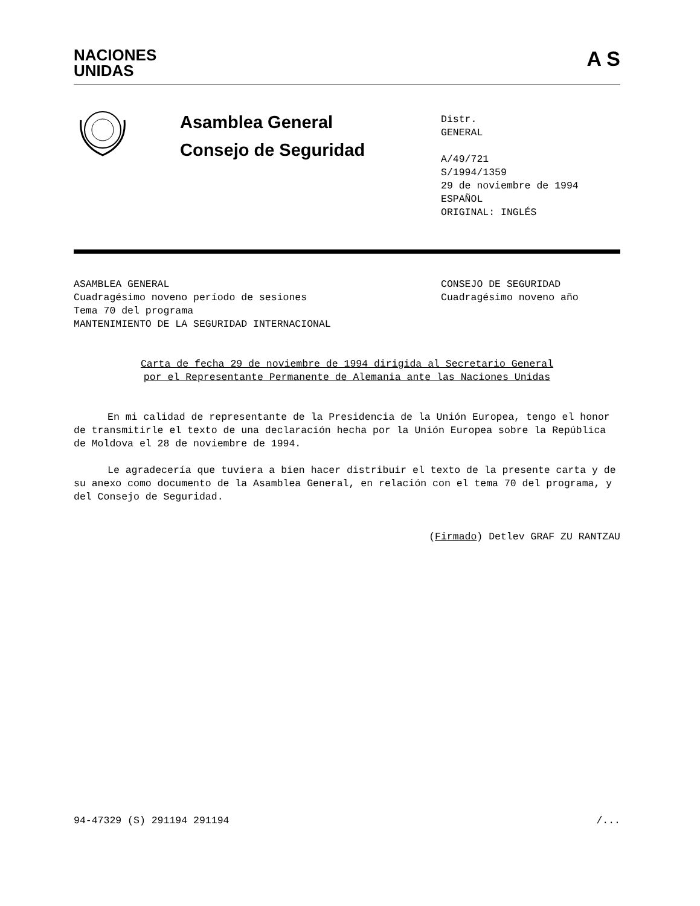NACIONES
UNIDAS
A S
Asamblea General
Consejo de Seguridad
Distr.
GENERAL
A/49/721
S/1994/1359
29 de noviembre de 1994
ESPAÑOL
ORIGINAL: INGLÉS
ASAMBLEA GENERAL
Cuadragésimo noveno período de sesiones
Tema 70 del programa
MANTENIMIENTO DE LA SEGURIDAD INTERNACIONAL
CONSEJO DE SEGURIDAD
Cuadragésimo noveno año
Carta de fecha 29 de noviembre de 1994 dirigida al Secretario General
por el Representante Permanente de Alemania ante las Naciones Unidas
En mi calidad de representante de la Presidencia de la Unión Europea, tengo el honor de transmitirle el texto de una declaración hecha por la Unión Europea sobre la República de Moldova el 28 de noviembre de 1994.
Le agradecería que tuviera a bien hacer distribuir el texto de la presente carta y de su anexo como documento de la Asamblea General, en relación con el tema 70 del programa, y del Consejo de Seguridad.
(Firmado) Detlev GRAF ZU RANTZAU
94-47329 (S) 291194 291194 /...